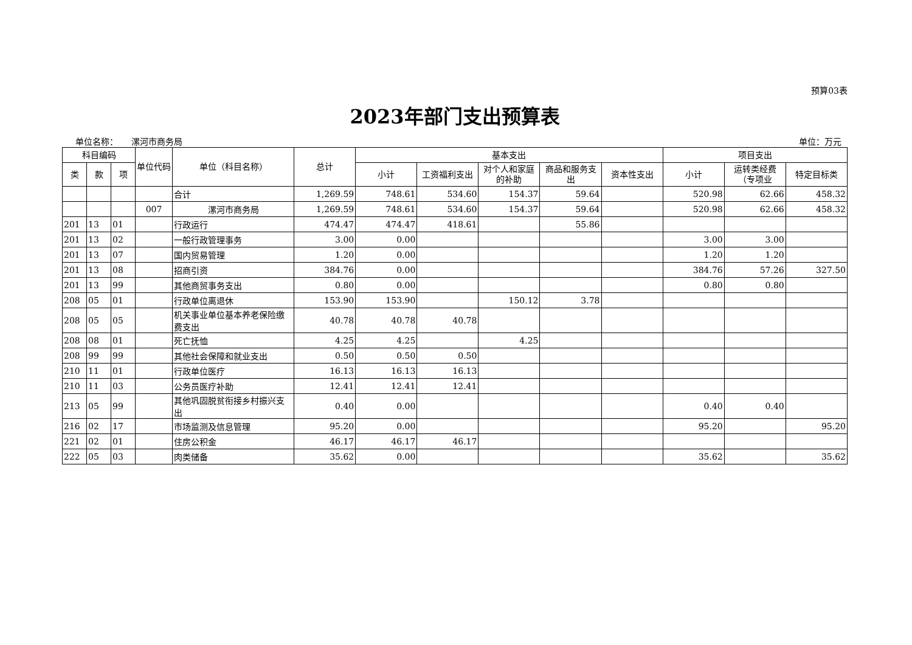预算03表
2023年部门支出预算表
单位名称： 漯河市商务局 单位：万元
| 科目编码 | | | 单位代码 | 单位（科目名称） | 总计 | 基本支出 | | | | | 项目支出 | | |
| --- | --- | --- | --- | --- | --- | --- | --- | --- | --- | --- | --- | --- | --- |
| 类 | 款 | 项 | | | | 小计 | 工资福利支出 | 对个人和家庭的补助 | 商品和服务支出 | 资本性支出 | 小计 | 运转类经费（专项业 | 特定目标类 |
| | | | | 合计 | 1,269.59 | 748.61 | 534.60 | 154.37 | 59.64 | | 520.98 | 62.66 | 458.32 |
| | | | 007 | 漯河市商务局 | 1,269.59 | 748.61 | 534.60 | 154.37 | 59.64 | | 520.98 | 62.66 | 458.32 |
| 201 | 13 | 01 | | 行政运行 | 474.47 | 474.47 | 418.61 | | 55.86 | | | | |
| 201 | 13 | 02 | | 一般行政管理事务 | 3.00 | 0.00 | | | | | 3.00 | 3.00 | |
| 201 | 13 | 07 | | 国内贸易管理 | 1.20 | 0.00 | | | | | 1.20 | 1.20 | |
| 201 | 13 | 08 | | 招商引资 | 384.76 | 0.00 | | | | | 384.76 | 57.26 | 327.50 |
| 201 | 13 | 99 | | 其他商贸事务支出 | 0.80 | 0.00 | | | | | 0.80 | 0.80 | |
| 208 | 05 | 01 | | 行政单位离退休 | 153.90 | 153.90 | | 150.12 | 3.78 | | | | |
| 208 | 05 | 05 | | 机关事业单位基本养老保险缴费支出 | 40.78 | 40.78 | 40.78 | | | | | | |
| 208 | 08 | 01 | | 死亡抚恤 | 4.25 | 4.25 | | 4.25 | | | | | |
| 208 | 99 | 99 | | 其他社会保障和就业支出 | 0.50 | 0.50 | 0.50 | | | | | | |
| 210 | 11 | 01 | | 行政单位医疗 | 16.13 | 16.13 | 16.13 | | | | | | |
| 210 | 11 | 03 | | 公务员医疗补助 | 12.41 | 12.41 | 12.41 | | | | | | |
| 213 | 05 | 99 | | 其他巩固脱贫衔接乡村振兴支出 | 0.40 | 0.00 | | | | | 0.40 | 0.40 | |
| 216 | 02 | 17 | | 市场监测及信息管理 | 95.20 | 0.00 | | | | | 95.20 | | 95.20 |
| 221 | 02 | 01 | | 住房公积金 | 46.17 | 46.17 | 46.17 | | | | | | |
| 222 | 05 | 03 | | 肉类储备 | 35.62 | 0.00 | | | | | 35.62 | | 35.62 |